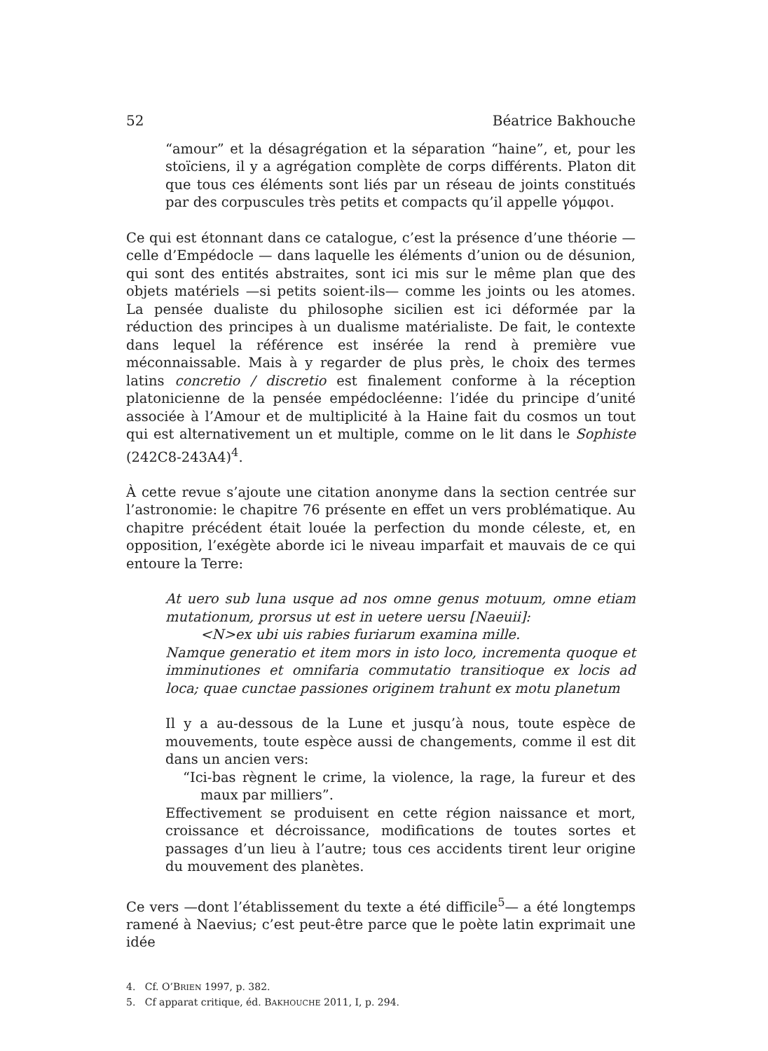52 Béatrice Bakhouche
“amour” et la désagrégation et la séparation “haine”, et, pour les stoïciens, il y a agrégation complète de corps différents. Platon dit que tous ces éléments sont liés par un réseau de joints constitués par des corpuscules très petits et compacts qu’il appelle γόμφοι.
Ce qui est étonnant dans ce catalogue, c’est la présence d’une théorie — celle d’Empédocle — dans laquelle les éléments d’union ou de désunion, qui sont des entités abstraites, sont ici mis sur le même plan que des objets matériels —si petits soient-ils— comme les joints ou les atomes. La pensée dualiste du philosophe sicilien est ici déformée par la réduction des principes à un dualisme matérialiste. De fait, le contexte dans lequel la référence est insérée la rend à première vue méconnaissable. Mais à y regarder de plus près, le choix des termes latins concretio / discretio est finalement conforme à la réception platonicienne de la pensée empédocléenne: l’idée du principe d’unité associée à l’Amour et de multiplicité à la Haine fait du cosmos un tout qui est alternativement un et multiple, comme on le lit dans le Sophiste (242C8-243A4)<sup>4</sup>.
À cette revue s’ajoute une citation anonyme dans la section centrée sur l’astronomie: le chapitre 76 présente en effet un vers problématique. Au chapitre précédent était louée la perfection du monde céleste, et, en opposition, l’exégète aborde ici le niveau imparfait et mauvais de ce qui entoure la Terre:
At uero sub luna usque ad nos omne genus motuum, omne etiam mutationum, prorsus ut est in uetere uersu [Naeuii]:
<N>ex ubi uis rabies furiarum examina mille.
Namque generatio et item mors in isto loco, incrementa quoque et imminutiones et omnifaria commutatio transitioque ex locis ad loca; quae cunctae passiones originem trahunt ex motu planetum
Il y a au-dessous de la Lune et jusqu’à nous, toute espèce de mouvements, toute espèce aussi de changements, comme il est dit dans un ancien vers:
“Ici-bas règnent le crime, la violence, la rage, la fureur et des maux par milliers”.
Effectivement se produisent en cette région naissance et mort, croissance et décroissance, modifications de toutes sortes et passages d’un lieu à l’autre; tous ces accidents tirent leur origine du mouvement des planètes.
Ce vers —dont l’établissement du texte a été difficile<sup>5</sup>— a été longtemps ramené à Naevius; c’est peut-être parce que le poète latin exprimait une idée
4. Cf. O’BRIEN 1997, p. 382.
5. Cf apparat critique, éd. BAKHOUCHE 2011, I, p. 294.